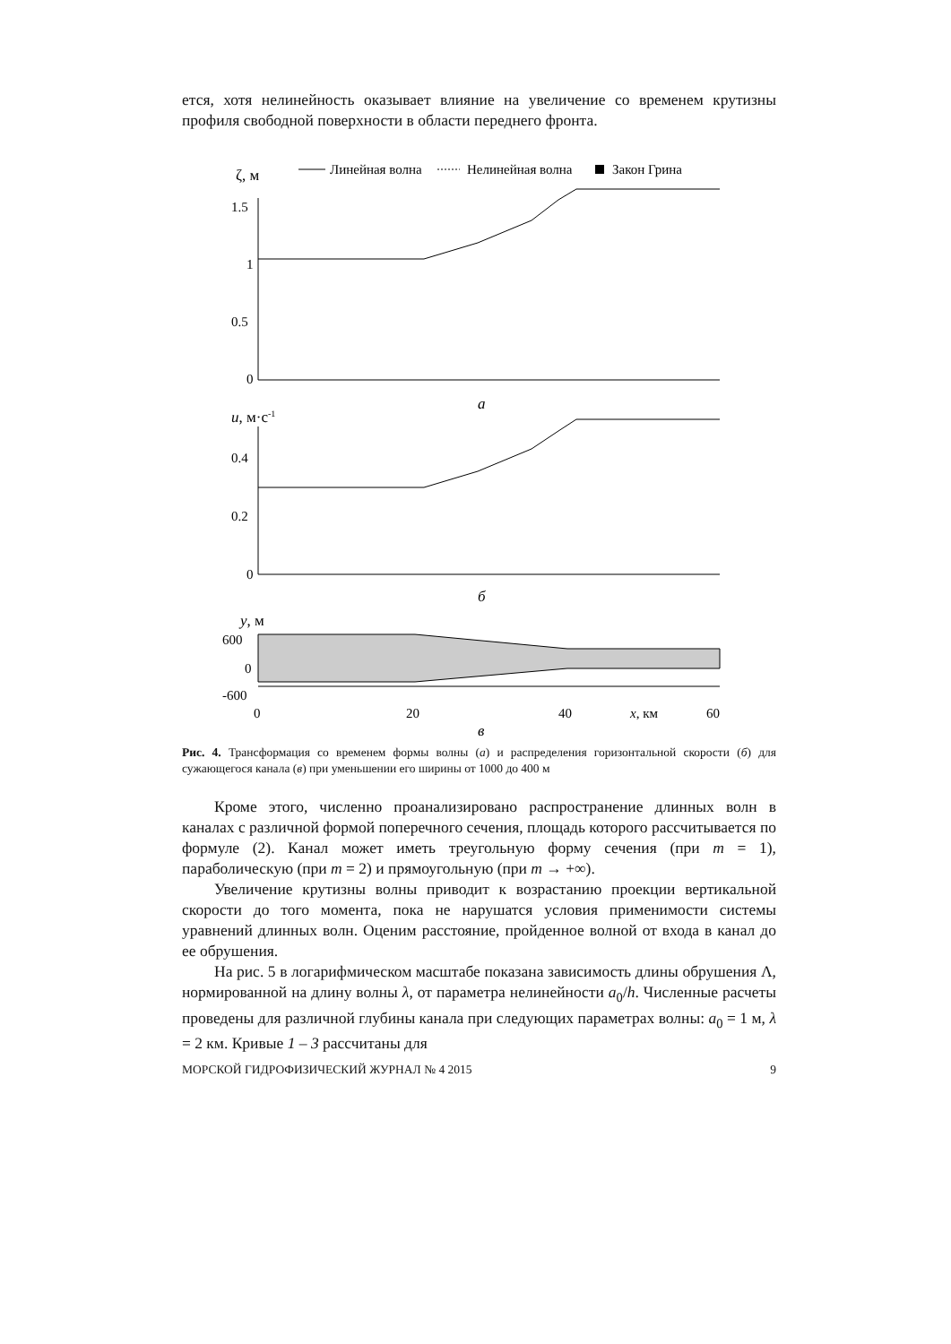ется, хотя нелинейность оказывает влияние на увеличение со временем крутизны профиля свободной поверхности в области переднего фронта.
ζ, м
Линейная волна
Нелинейная волна
Закон Грина
1.5
1
0.5
0
а
u, м·с-1
0.4
0.2
0
б
y, м
600
0
-600
0
20
40
x, км
60
в
Рис. 4. Трансформация со временем формы волны (а) и распределения горизонтальной скорости (б) для сужающегося канала (в) при уменьшении его ширины от 1000 до 400 м
Кроме этого, численно проанализировано распространение длинных волн в каналах с различной формой поперечного сечения, площадь которого рассчитывается по формуле (2). Канал может иметь треугольную форму сечения (при m = 1), параболическую (при m = 2) и прямоугольную (при m → +∞).
Увеличение крутизны волны приводит к возрастанию проекции вертикальной скорости до того момента, пока не нарушатся условия применимости системы уравнений длинных волн. Оценим расстояние, пройденное волной от входа в канал до ее обрушения.
На рис. 5 в логарифмическом масштабе показана зависимость длины обрушения Λ, нормированной на длину волны λ, от параметра нелинейности a<sub>0</sub>/h. Численные расчеты проведены для различной глубины канала при следующих параметрах волны: a<sub>0</sub> = 1 м, λ = 2 км. Кривые 1 – 3 рассчитаны для
МОРСКОЙ ГИДРОФИЗИЧЕСКИЙ ЖУРНАЛ № 4 2015 9